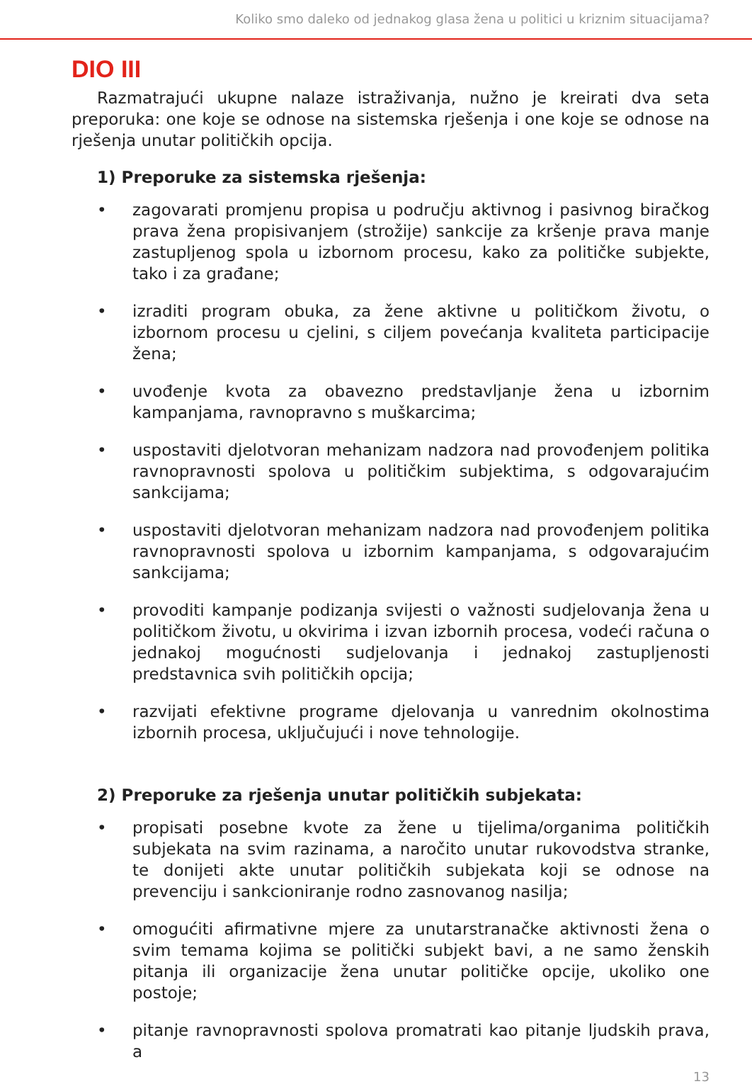Koliko smo daleko od jednakog glasa žena u politici u kriznim situacijama?
DIO III
Razmatrajući ukupne nalaze istraživanja, nužno je kreirati dva seta preporuka: one koje se odnose na sistemska rješenja i one koje se odnose na rješenja unutar političkih opcija.
1) Preporuke za sistemska rješenja:
• zagovarati promjenu propisa u području aktivnog i pasivnog biračkog prava žena propisivanjem (strožije) sankcije za kršenje prava manje zastupljenog spola u izbornom procesu, kako za političke subjekte, tako i za građane;
• izraditi program obuka, za žene aktivne u političkom životu, o izbornom procesu u cjelini, s ciljem povećanja kvaliteta participacije žena;
• uvođenje kvota za obavezno predstavljanje žena u izbornim kampanjama, ravnopravno s muškarcima;
• uspostaviti djelotvoran mehanizam nadzora nad provođenjem politika ravnopravnosti spolova u političkim subjektima, s odgovarajućim sankcijama;
• uspostaviti djelotvoran mehanizam nadzora nad provođenjem politika ravnopravnosti spolova u izbornim kampanjama, s odgovarajućim sankcijama;
• provoditi kampanje podizanja svijesti o važnosti sudjelovanja žena u političkom životu, u okvirima i izvan izbornih procesa, vodeći računa o jednakoj mogućnosti sudjelovanja i jednakoj zastupljenosti predstavnica svih političkih opcija;
• razvijati efektivne programe djelovanja u vanrednim okolnostima izbornih procesa, uključujući i nove tehnologije.
2) Preporuke za rješenja unutar političkih subjekata:
• propisati posebne kvote za žene u tijelima/organima političkih subjekata na svim razinama, a naročito unutar rukovodstva stranke, te donijeti akte unutar političkih subjekata koji se odnose na prevenciju i sankcioniranje rodno zasnovanog nasilja;
• omogućiti afirmativne mjere za unutarstranačke aktivnosti žena o svim temama kojima se politički subjekt bavi, a ne samo ženskih pitanja ili organizacije žena unutar političke opcije, ukoliko one postoje;
• pitanje ravnopravnosti spolova promatrati kao pitanje ljudskih prava, a
13